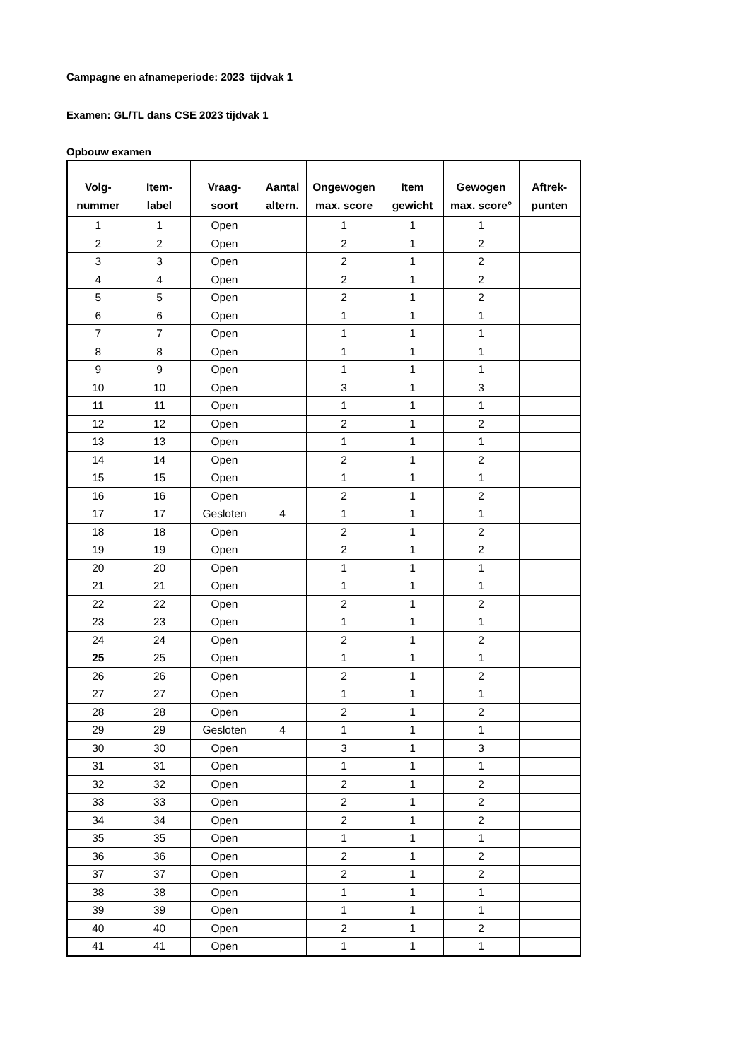Campagne en afnameperiode: 2023 tijdvak 1
Examen: GL/TL dans CSE 2023 tijdvak 1
Opbouw examen
| Volg- nummer | Item- label | Vraag- soort | Aantal altern. | Ongewogen max. score | Item gewicht | Gewogen max. score° | Aftrek- punten |
| --- | --- | --- | --- | --- | --- | --- | --- |
| 1 | 1 | Open | | 1 | 1 | 1 | |
| 2 | 2 | Open | | 2 | 1 | 2 | |
| 3 | 3 | Open | | 2 | 1 | 2 | |
| 4 | 4 | Open | | 2 | 1 | 2 | |
| 5 | 5 | Open | | 2 | 1 | 2 | |
| 6 | 6 | Open | | 1 | 1 | 1 | |
| 7 | 7 | Open | | 1 | 1 | 1 | |
| 8 | 8 | Open | | 1 | 1 | 1 | |
| 9 | 9 | Open | | 1 | 1 | 1 | |
| 10 | 10 | Open | | 3 | 1 | 3 | |
| 11 | 11 | Open | | 1 | 1 | 1 | |
| 12 | 12 | Open | | 2 | 1 | 2 | |
| 13 | 13 | Open | | 1 | 1 | 1 | |
| 14 | 14 | Open | | 2 | 1 | 2 | |
| 15 | 15 | Open | | 1 | 1 | 1 | |
| 16 | 16 | Open | | 2 | 1 | 2 | |
| 17 | 17 | Gesloten | 4 | 1 | 1 | 1 | |
| 18 | 18 | Open | | 2 | 1 | 2 | |
| 19 | 19 | Open | | 2 | 1 | 2 | |
| 20 | 20 | Open | | 1 | 1 | 1 | |
| 21 | 21 | Open | | 1 | 1 | 1 | |
| 22 | 22 | Open | | 2 | 1 | 2 | |
| 23 | 23 | Open | | 1 | 1 | 1 | |
| 24 | 24 | Open | | 2 | 1 | 2 | |
| 25 | 25 | Open | | 1 | 1 | 1 | |
| 26 | 26 | Open | | 2 | 1 | 2 | |
| 27 | 27 | Open | | 1 | 1 | 1 | |
| 28 | 28 | Open | | 2 | 1 | 2 | |
| 29 | 29 | Gesloten | 4 | 1 | 1 | 1 | |
| 30 | 30 | Open | | 3 | 1 | 3 | |
| 31 | 31 | Open | | 1 | 1 | 1 | |
| 32 | 32 | Open | | 2 | 1 | 2 | |
| 33 | 33 | Open | | 2 | 1 | 2 | |
| 34 | 34 | Open | | 2 | 1 | 2 | |
| 35 | 35 | Open | | 1 | 1 | 1 | |
| 36 | 36 | Open | | 2 | 1 | 2 | |
| 37 | 37 | Open | | 2 | 1 | 2 | |
| 38 | 38 | Open | | 1 | 1 | 1 | |
| 39 | 39 | Open | | 1 | 1 | 1 | |
| 40 | 40 | Open | | 2 | 1 | 2 | |
| 41 | 41 | Open | | 1 | 1 | 1 | |